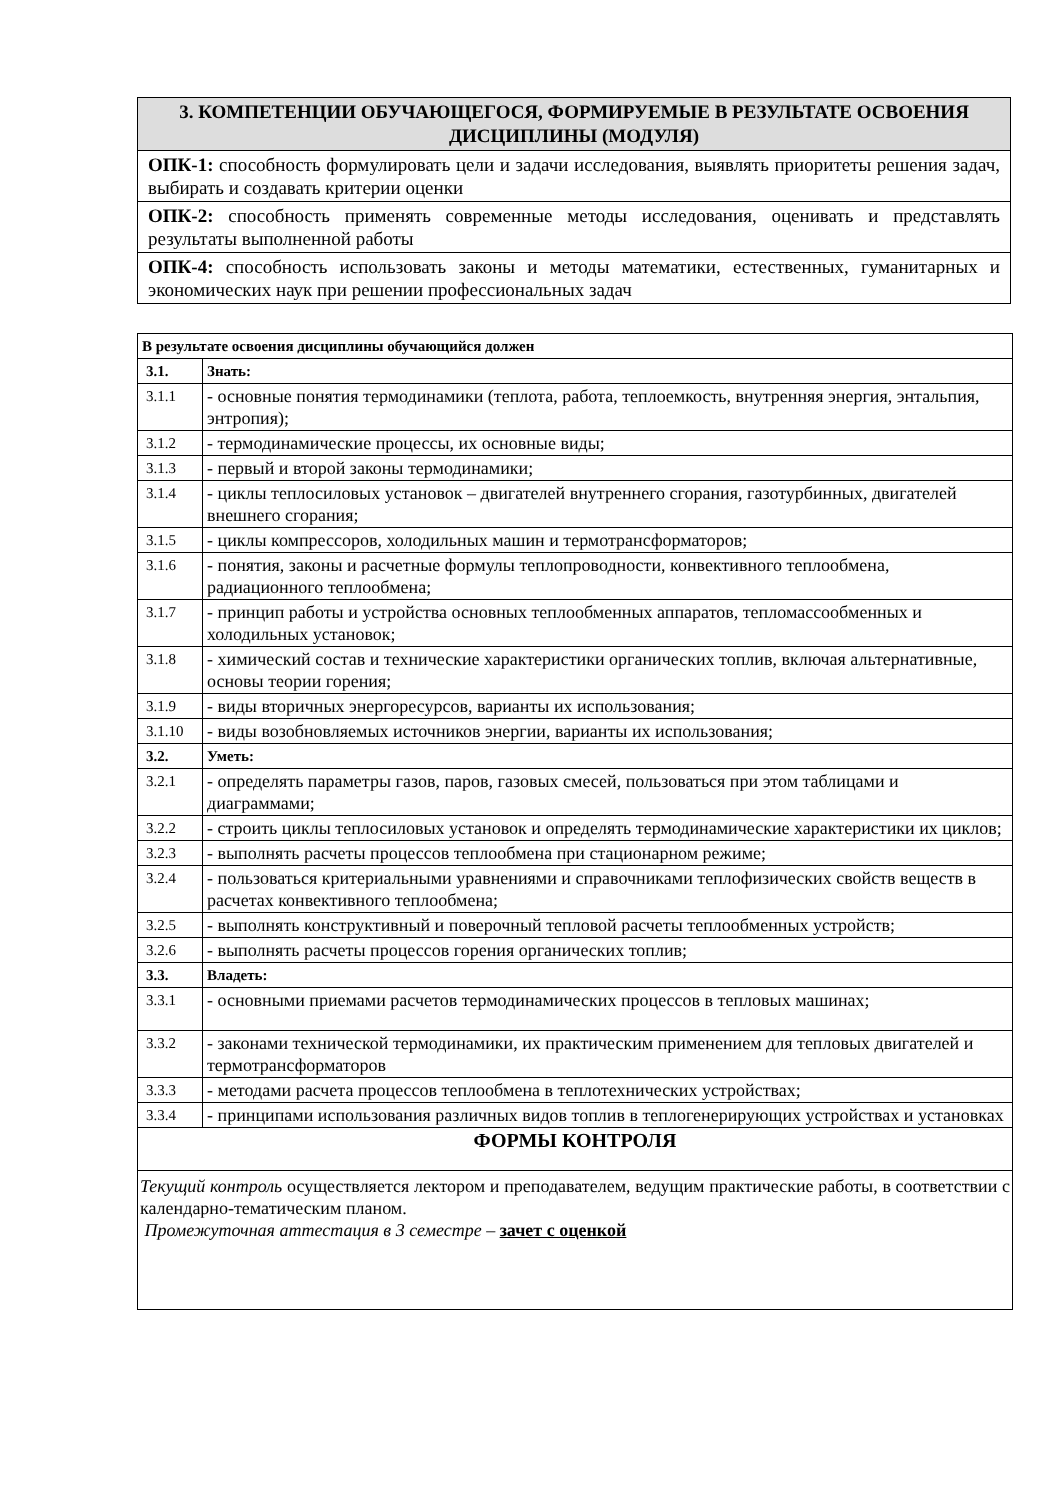| 3. КОМПЕТЕНЦИИ ОБУЧАЮЩЕГОСЯ, ФОРМИРУЕМЫЕ В РЕЗУЛЬТАТЕ ОСВОЕНИЯ ДИСЦИПЛИНЫ (МОДУЛЯ) |
| --- |
| ОПК-1: способность формулировать цели и задачи исследования, выявлять приоритеты решения задач, выбирать и создавать критерии оценки |
| ОПК-2: способность применять современные методы исследования, оценивать и представлять результаты выполненной работы |
| ОПК-4: способность использовать законы и методы математики, естественных, гуманитарных и экономических наук при решении профессиональных задач |
| В результате освоения дисциплины обучающийся должен | |
| 3.1. | Знать: |
| 3.1.1 | - основные понятия термодинамики (теплота, работа, теплоемкость, внутренняя энергия, энтальпия, энтропия); |
| 3.1.2 | - термодинамические процессы, их основные виды; |
| 3.1.3 | - первый и второй законы термодинамики; |
| 3.1.4 | - циклы теплосиловых установок – двигателей внутреннего сгорания, газотурбинных, двигателей внешнего сгорания; |
| 3.1.5 | - циклы компрессоров, холодильных машин и термотрансформаторов; |
| 3.1.6 | - понятия, законы и расчетные формулы теплопроводности, конвективного теплообмена, радиационного теплообмена; |
| 3.1.7 | - принцип работы и устройства основных теплообменных аппаратов, тепломассообменных и холодильных установок; |
| 3.1.8 | - химический состав и технические характеристики органических топлив, включая альтернативные, основы теории горения; |
| 3.1.9 | - виды вторичных энергоресурсов, варианты их использования; |
| 3.1.10 | - виды возобновляемых источников энергии, варианты их использования; |
| 3.2. | Уметь: |
| 3.2.1 | - определять параметры газов, паров, газовых смесей, пользоваться при этом таблицами и диаграммами; |
| 3.2.2 | - строить циклы теплосиловых установок и определять термодинамические характеристики их циклов; |
| 3.2.3 | - выполнять расчеты процессов теплообмена при стационарном режиме; |
| 3.2.4 | - пользоваться критериальными уравнениями и справочниками теплофизических свойств веществ в расчетах конвективного теплообмена; |
| 3.2.5 | - выполнять конструктивный и поверочный тепловой расчеты теплообменных устройств; |
| 3.2.6 | - выполнять расчеты процессов горения органических топлив; |
| 3.3. | Владеть: |
| 3.3.1 | - основными приемами расчетов термодинамических процессов в тепловых машинах; |
| 3.3.2 | - законами технической термодинамики, их практическим применением для тепловых двигателей и термотрансформаторов |
| 3.3.3 | - методами расчета процессов теплообмена в теплотехнических устройствах; |
| 3.3.4 | - принципами использования различных видов топлив в теплогенерирующих устройствах и установках |
| ФОРМЫ КОНТРОЛЯ | |
| Текущий контроль осуществляется лектором и преподавателем, ведущим практические работы, в соответствии с календарно-тематическим планом. Промежуточная аттестация в 3 семестре – зачет с оценкой | |